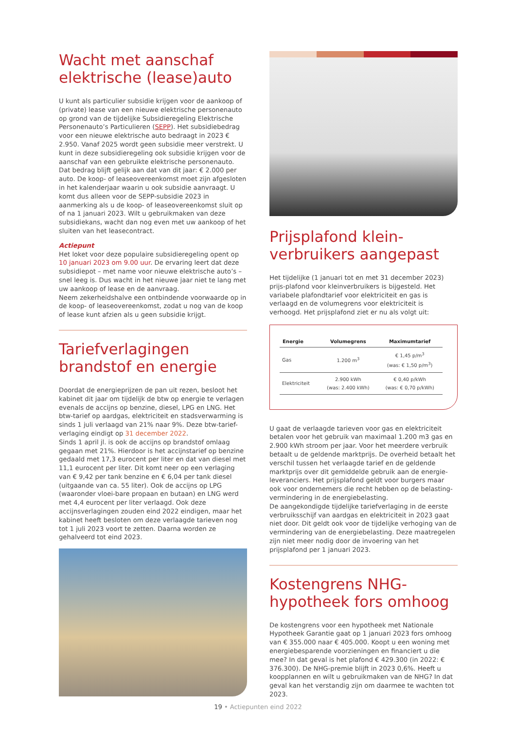Wacht met aanschaf elektrische (lease)auto
U kunt als particulier subsidie krijgen voor de aankoop of (private) lease van een nieuwe elektrische personenauto op grond van de tijdelijke Subsidieregeling Elektrische Personenauto’s Particulieren (SEPP). Het subsidiebedrag voor een nieuwe elektrische auto bedraagt in 2023 € 2.950. Vanaf 2025 wordt geen subsidie meer verstrekt. U kunt in deze subsidieregeling ook subsidie krijgen voor de aanschaf van een gebruikte elektrische personenauto. Dat bedrag blijft gelijk aan dat van dit jaar: € 2.000 per auto. De koop- of leaseovereenkomst moet zijn afgesloten in het kalenderjaar waarin u ook subsidie aanvraagt. U komt dus alleen voor de SEPP-subsidie 2023 in aanmerking als u de koop- of leaseovereenkomst sluit op of na 1 januari 2023. Wilt u gebruikmaken van deze subsidiekans, wacht dan nog even met uw aankoop of het sluiten van het leasecontract.
Actiepunt
Het loket voor deze populaire subsidieregeling opent op 10 januari 2023 om 9.00 uur. De ervaring leert dat deze subsidiepot – met name voor nieuwe elektrische auto’s – snel leeg is. Dus wacht in het nieuwe jaar niet te lang met uw aankoop of lease en de aanvraag.
Neem zekerheidshalve een ontbindende voorwaarde op in de koop- of leaseovereenkomst, zodat u nog van de koop of lease kunt afzien als u geen subsidie krijgt.
Tariefverlagingen brandstof en energie
Doordat de energieprijzen de pan uit rezen, besloot het kabinet dit jaar om tijdelijk de btw op energie te verlagen evenals de accijns op benzine, diesel, LPG en LNG. Het btw-tarief op aardgas, elektriciteit en stadsverwarming is sinds 1 juli verlaagd van 21% naar 9%. Deze btw-tarief-verlaging eindigt op 31 december 2022.
Sinds 1 april jl. is ook de accijns op brandstof omlaag gegaan met 21%. Hierdoor is het accijnstarief op benzine gedaald met 17,3 eurocent per liter en dat van diesel met 11,1 eurocent per liter. Dit komt neer op een verlaging van € 9,42 per tank benzine en € 6,04 per tank diesel (uitgaande van ca. 55 liter). Ook de accijns op LPG (waaronder vloei-bare propaan en butaan) en LNG werd met 4,4 eurocent per liter verlaagd. Ook deze accijnsverlagingen zouden eind 2022 eindigen, maar het kabinet heeft besloten om deze verlaagde tarieven nog tot 1 juli 2023 voort te zetten. Daarna worden ze gehalveerd tot eind 2023.
Prijsplafond klein-verbruikers aangepast
Het tijdelijke (1 januari tot en met 31 december 2023) prijs-plafond voor kleinverbruikers is bijgesteld. Het variabele plafondtarief voor elektriciteit en gas is verlaagd en de volumegrens voor elektriciteit is verhoogd. Het prijsplafond ziet er nu als volgt uit:
| Energie | Volumegrens | Maximumtarief |
| --- | --- | --- |
| Gas | 1.200 m<sup>3</sup> | € 1,45 p/m<sup>3</sup> (was: € 1,50 p/m<sup>3</sup>) |
| Elektriciteit | 2.900 kWh (was: 2.400 kWh) | € 0,40 p/kWh (was: € 0,70 p/kWh) |
U gaat de verlaagde tarieven voor gas en elektriciteit betalen voor het gebruik van maximaal 1.200 m3 gas en 2.900 kWh stroom per jaar. Voor het meerdere verbruik betaalt u de geldende marktprijs. De overheid betaalt het verschil tussen het verlaagde tarief en de geldende marktprijs over dit gemiddelde gebruik aan de energie-leveranciers. Het prijsplafond geldt voor burgers maar ook voor ondernemers die recht hebben op de belasting-vermindering in de energiebelasting.
De aangekondigde tijdelijke tariefverlaging in de eerste verbruiksschijf van aardgas en elektriciteit in 2023 gaat niet door. Dit geldt ook voor de tijdelijke verhoging van de vermindering van de energiebelasting. Deze maatregelen zijn niet meer nodig door de invoering van het prijsplafond per 1 januari 2023.
Kostengrens NHG-hypotheek fors omhoog
De kostengrens voor een hypotheek met Nationale Hypotheek Garantie gaat op 1 januari 2023 fors omhoog van € 355.000 naar € 405.000. Koopt u een woning met energiebesparende voorzieningen en financiert u die mee? In dat geval is het plafond € 429.300 (in 2022: € 376.300). De NHG-premie blijft in 2023 0,6%. Heeft u koopplannen en wilt u gebruikmaken van de NHG? In dat geval kan het verstandig zijn om daarmee te wachten tot 2023.
19 • Actiepunten eind 2022